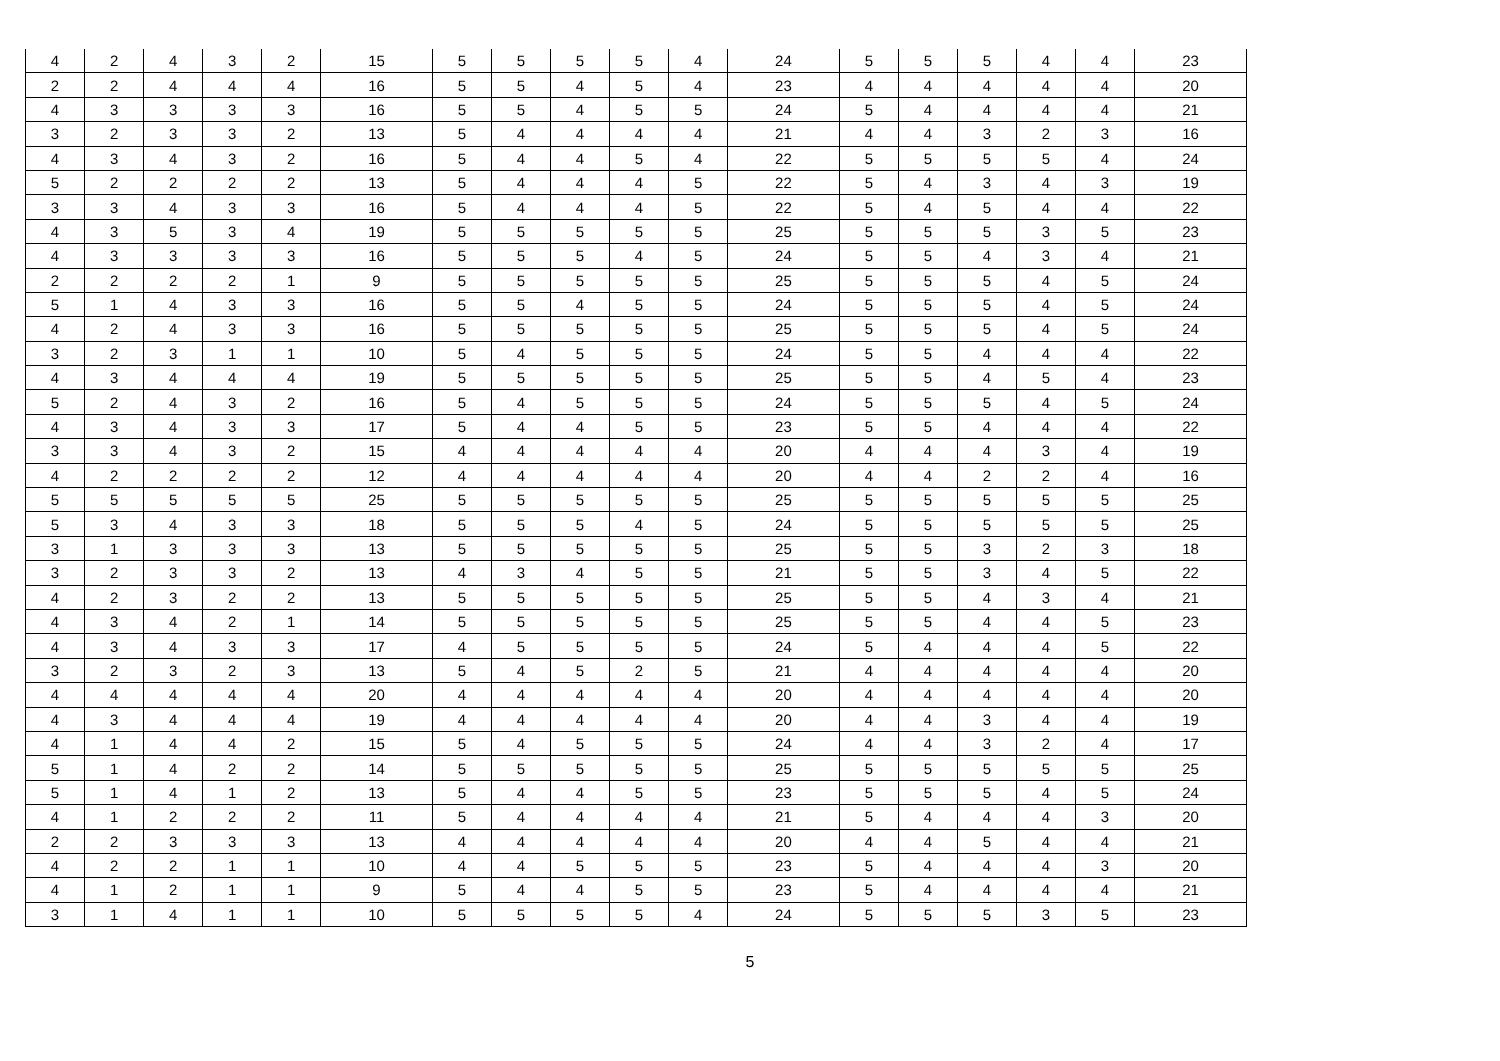| 4 | 2 | 4 | 3 | 2 | 15 | 5 | 5 | 5 | 5 | 4 | 24 | 5 | 5 | 5 | 4 | 4 | 23 |
| 2 | 2 | 4 | 4 | 4 | 16 | 5 | 5 | 4 | 5 | 4 | 23 | 4 | 4 | 4 | 4 | 4 | 20 |
| 4 | 3 | 3 | 3 | 3 | 16 | 5 | 5 | 4 | 5 | 5 | 24 | 5 | 4 | 4 | 4 | 4 | 21 |
| 3 | 2 | 3 | 3 | 2 | 13 | 5 | 4 | 4 | 4 | 4 | 21 | 4 | 4 | 3 | 2 | 3 | 16 |
| 4 | 3 | 4 | 3 | 2 | 16 | 5 | 4 | 4 | 5 | 4 | 22 | 5 | 5 | 5 | 5 | 4 | 24 |
| 5 | 2 | 2 | 2 | 2 | 13 | 5 | 4 | 4 | 4 | 5 | 22 | 5 | 4 | 3 | 4 | 3 | 19 |
| 3 | 3 | 4 | 3 | 3 | 16 | 5 | 4 | 4 | 4 | 5 | 22 | 5 | 4 | 5 | 4 | 4 | 22 |
| 4 | 3 | 5 | 3 | 4 | 19 | 5 | 5 | 5 | 5 | 5 | 25 | 5 | 5 | 5 | 3 | 5 | 23 |
| 4 | 3 | 3 | 3 | 3 | 16 | 5 | 5 | 5 | 4 | 5 | 24 | 5 | 5 | 4 | 3 | 4 | 21 |
| 2 | 2 | 2 | 2 | 1 | 9 | 5 | 5 | 5 | 5 | 5 | 25 | 5 | 5 | 5 | 4 | 5 | 24 |
| 5 | 1 | 4 | 3 | 3 | 16 | 5 | 5 | 4 | 5 | 5 | 24 | 5 | 5 | 5 | 4 | 5 | 24 |
| 4 | 2 | 4 | 3 | 3 | 16 | 5 | 5 | 5 | 5 | 5 | 25 | 5 | 5 | 5 | 4 | 5 | 24 |
| 3 | 2 | 3 | 1 | 1 | 10 | 5 | 4 | 5 | 5 | 5 | 24 | 5 | 5 | 4 | 4 | 4 | 22 |
| 4 | 3 | 4 | 4 | 4 | 19 | 5 | 5 | 5 | 5 | 5 | 25 | 5 | 5 | 4 | 5 | 4 | 23 |
| 5 | 2 | 4 | 3 | 2 | 16 | 5 | 4 | 5 | 5 | 5 | 24 | 5 | 5 | 5 | 4 | 5 | 24 |
| 4 | 3 | 4 | 3 | 3 | 17 | 5 | 4 | 4 | 5 | 5 | 23 | 5 | 5 | 4 | 4 | 4 | 22 |
| 3 | 3 | 4 | 3 | 2 | 15 | 4 | 4 | 4 | 4 | 4 | 20 | 4 | 4 | 4 | 3 | 4 | 19 |
| 4 | 2 | 2 | 2 | 2 | 12 | 4 | 4 | 4 | 4 | 4 | 20 | 4 | 4 | 2 | 2 | 4 | 16 |
| 5 | 5 | 5 | 5 | 5 | 25 | 5 | 5 | 5 | 5 | 5 | 25 | 5 | 5 | 5 | 5 | 5 | 25 |
| 5 | 3 | 4 | 3 | 3 | 18 | 5 | 5 | 5 | 4 | 5 | 24 | 5 | 5 | 5 | 5 | 5 | 25 |
| 3 | 1 | 3 | 3 | 3 | 13 | 5 | 5 | 5 | 5 | 5 | 25 | 5 | 5 | 3 | 2 | 3 | 18 |
| 3 | 2 | 3 | 3 | 2 | 13 | 4 | 3 | 4 | 5 | 5 | 21 | 5 | 5 | 3 | 4 | 5 | 22 |
| 4 | 2 | 3 | 2 | 2 | 13 | 5 | 5 | 5 | 5 | 5 | 25 | 5 | 5 | 4 | 3 | 4 | 21 |
| 4 | 3 | 4 | 2 | 1 | 14 | 5 | 5 | 5 | 5 | 5 | 25 | 5 | 5 | 4 | 4 | 5 | 23 |
| 4 | 3 | 4 | 3 | 3 | 17 | 4 | 5 | 5 | 5 | 5 | 24 | 5 | 4 | 4 | 4 | 5 | 22 |
| 3 | 2 | 3 | 2 | 3 | 13 | 5 | 4 | 5 | 2 | 5 | 21 | 4 | 4 | 4 | 4 | 4 | 20 |
| 4 | 4 | 4 | 4 | 4 | 20 | 4 | 4 | 4 | 4 | 4 | 20 | 4 | 4 | 4 | 4 | 4 | 20 |
| 4 | 3 | 4 | 4 | 4 | 19 | 4 | 4 | 4 | 4 | 4 | 20 | 4 | 4 | 3 | 4 | 4 | 19 |
| 4 | 1 | 4 | 4 | 2 | 15 | 5 | 4 | 5 | 5 | 5 | 24 | 4 | 4 | 3 | 2 | 4 | 17 |
| 5 | 1 | 4 | 2 | 2 | 14 | 5 | 5 | 5 | 5 | 5 | 25 | 5 | 5 | 5 | 5 | 5 | 25 |
| 5 | 1 | 4 | 1 | 2 | 13 | 5 | 4 | 4 | 5 | 5 | 23 | 5 | 5 | 5 | 4 | 5 | 24 |
| 4 | 1 | 2 | 2 | 2 | 11 | 5 | 4 | 4 | 4 | 4 | 21 | 5 | 4 | 4 | 4 | 3 | 20 |
| 2 | 2 | 3 | 3 | 3 | 13 | 4 | 4 | 4 | 4 | 4 | 20 | 4 | 4 | 5 | 4 | 4 | 21 |
| 4 | 2 | 2 | 1 | 1 | 10 | 4 | 4 | 5 | 5 | 5 | 23 | 5 | 4 | 4 | 4 | 3 | 20 |
| 4 | 1 | 2 | 1 | 1 | 9 | 5 | 4 | 4 | 5 | 5 | 23 | 5 | 4 | 4 | 4 | 4 | 21 |
| 3 | 1 | 4 | 1 | 1 | 10 | 5 | 5 | 5 | 5 | 4 | 24 | 5 | 5 | 5 | 3 | 5 | 23 |
5